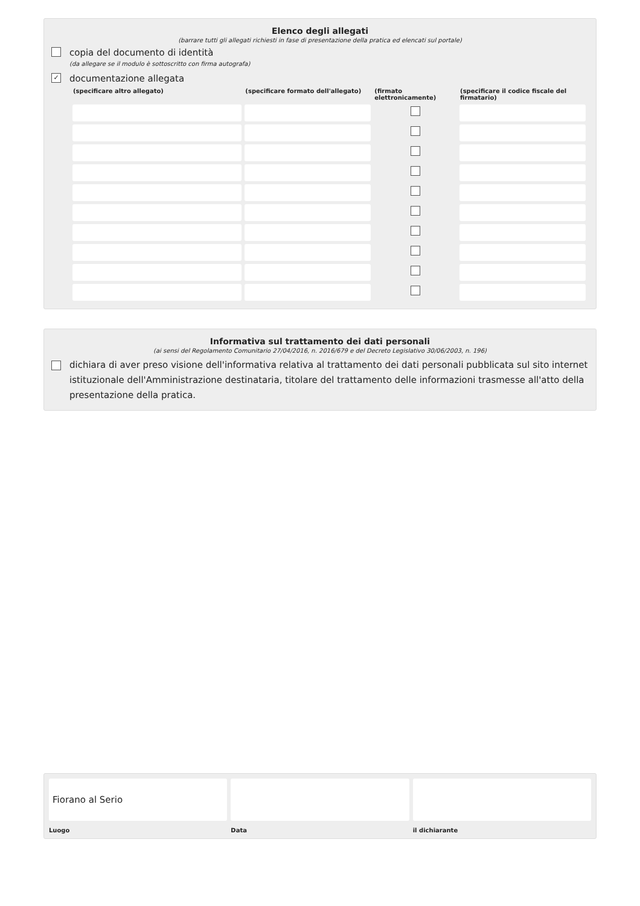Elenco degli allegati
(barrare tutti gli allegati richiesti in fase di presentazione della pratica ed elencati sul portale)
copia del documento di identità
(da allegare se il modulo è sottoscritto con firma autografa)
✓ documentazione allegata
| (specificare altro allegato) | (specificare formato dell'allegato) | (firmato elettronicamente) | (specificare il codice fiscale del firmatario) |
| --- | --- | --- | --- |
Informativa sul trattamento dei dati personali
(ai sensi del Regolamento Comunitario 27/04/2016, n. 2016/679 e del Decreto Legislativo 30/06/2003, n. 196)
dichiara di aver preso visione dell'informativa relativa al trattamento dei dati personali pubblicata sul sito internet istituzionale dell'Amministrazione destinataria, titolare del trattamento delle informazioni trasmesse all'atto della presentazione della pratica.
Fiorano al Serio
Luogo
Data il dichiarante